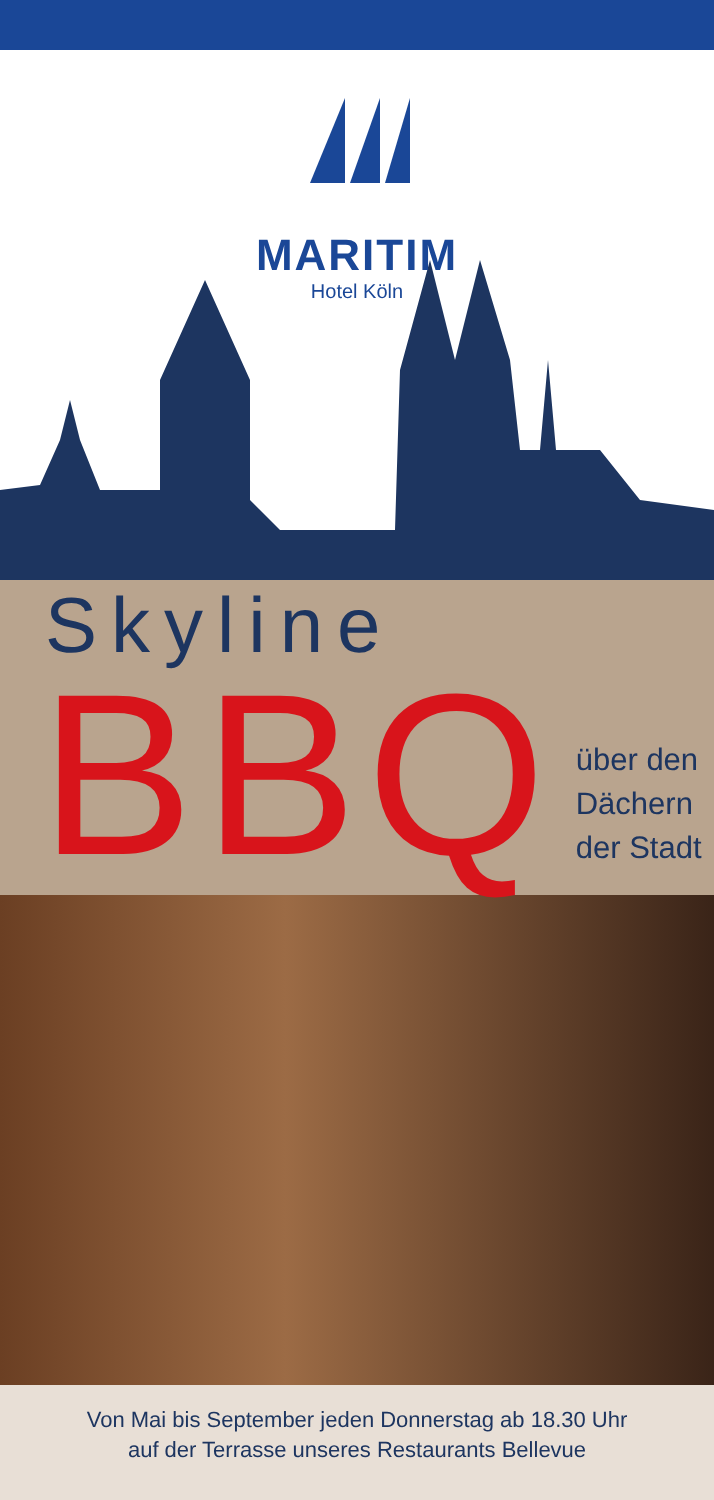MARITIM
Hotel Köln
Skyline
BBQ
über den
Dächern
der Stadt
Von Mai bis September jeden Donnerstag ab 18.30 Uhr
auf der Terrasse unseres Restaurants Bellevue